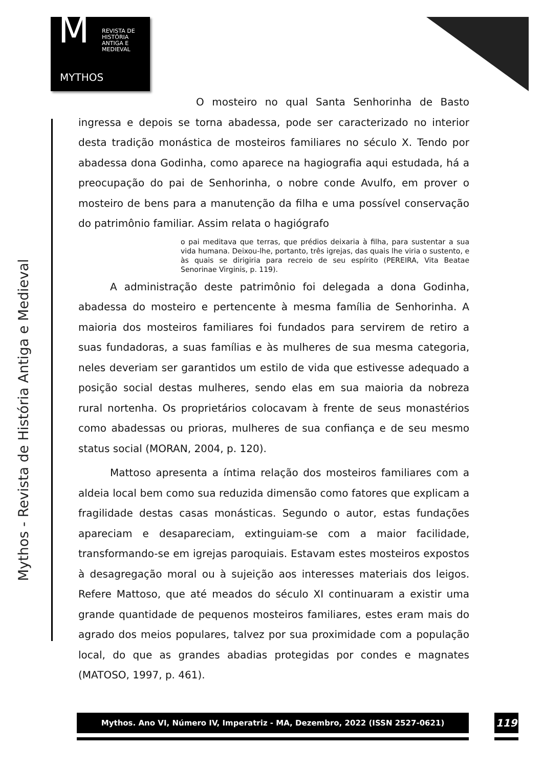M REVISTA DE
HISTÓRIA
ANTIGA E
MEDIEVAL
MYTHOS
Mythos - Revista de História Antiga e Medieval
O mosteiro no qual Santa Senhorinha de Basto ingressa e depois se torna abadessa, pode ser caracterizado no interior desta tradição monástica de mosteiros familiares no século X. Tendo por abadessa dona Godinha, como aparece na hagiografia aqui estudada, há a preocupação do pai de Senhorinha, o nobre conde Avulfo, em prover o mosteiro de bens para a manutenção da filha e uma possível conservação do patrimônio familiar. Assim relata o hagiógrafo
o pai meditava que terras, que prédios deixaria à filha, para sustentar a sua vida humana. Deixou-lhe, portanto, três igrejas, das quais lhe viria o sustento, e às quais se dirigiria para recreio de seu espírito (PEREIRA, Vita Beatae Senorinae Virginis, p. 119).
A administração deste patrimônio foi delegada a dona Godinha, abadessa do mosteiro e pertencente à mesma família de Senhorinha. A maioria dos mosteiros familiares foi fundados para servirem de retiro a suas fundadoras, a suas famílias e às mulheres de sua mesma categoria, neles deveriam ser garantidos um estilo de vida que estivesse adequado a posição social destas mulheres, sendo elas em sua maioria da nobreza rural nortenha. Os proprietários colocavam à frente de seus monastérios como abadessas ou prioras, mulheres de sua confiança e de seu mesmo status social (MORAN, 2004, p. 120).
Mattoso apresenta a íntima relação dos mosteiros familiares com a aldeia local bem como sua reduzida dimensão como fatores que explicam a fragilidade destas casas monásticas. Segundo o autor, estas fundações apareciam e desapareciam, extinguiam-se com a maior facilidade, transformando-se em igrejas paroquiais. Estavam estes mosteiros expostos à desagregação moral ou à sujeição aos interesses materiais dos leigos. Refere Mattoso, que até meados do século XI continuaram a existir uma grande quantidade de pequenos mosteiros familiares, estes eram mais do agrado dos meios populares, talvez por sua proximidade com a população local, do que as grandes abadias protegidas por condes e magnates (MATOSO, 1997, p. 461).
Mythos. Ano VI, Número IV, Imperatriz - MA, Dezembro, 2022 (ISSN 2527-0621) 119